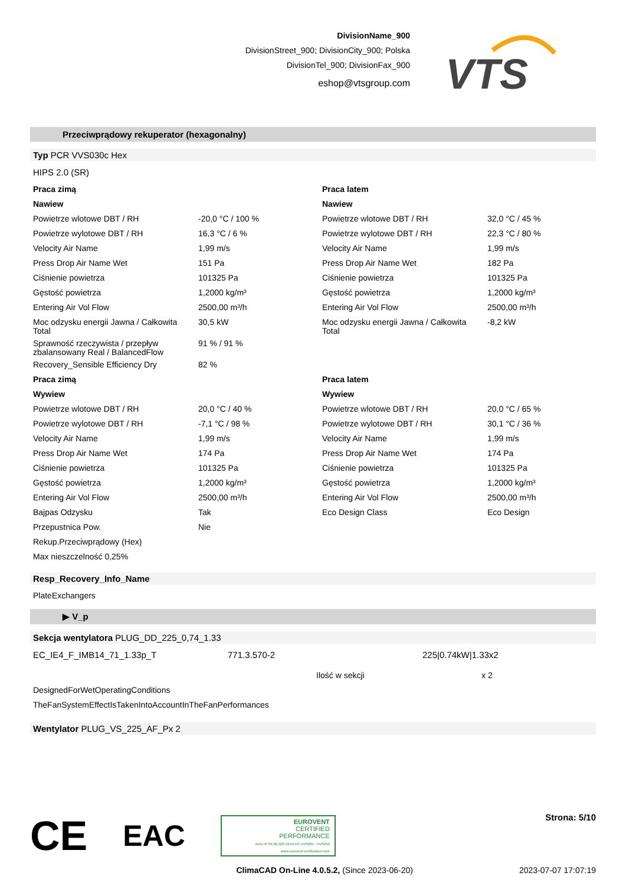DivisionName_900
DivisionStreet_900; DivisionCity_900; Polska
DivisionTel_900; DivisionFax_900
eshop@vtsgroup.com
VTS
Przeciwprądowy rekuperator (hexagonalny)
Typ PCR VVS030c Hex
HIPS 2.0 (SR)
| Praca zimą | | Praca latem | |
| Nawiew | | Nawiew | |
| Powietrze wlotowe DBT / RH | -20,0 °C / 100 % | Powietrze wlotowe DBT / RH | 32,0 °C / 45 % |
| Powietrze wylotowe DBT / RH | 16,3 °C / 6 % | Powietrze wylotowe DBT / RH | 22,3 °C / 80 % |
| Velocity Air Name | 1,99 m/s | Velocity Air Name | 1,99 m/s |
| Press Drop Air Name Wet | 151 Pa | Press Drop Air Name Wet | 182 Pa |
| Ciśnienie powietrza | 101325 Pa | Ciśnienie powietrza | 101325 Pa |
| Gęstość powietrza | 1,2000 kg/m³ | Gęstość powietrza | 1,2000 kg/m³ |
| Entering Air Vol Flow | 2500,00 m³/h | Entering Air Vol Flow | 2500,00 m³/h |
| Moc odzysku energii Jawna / Całkowita Total | 30,5 kW | Moc odzysku energii Jawna / Całkowita Total | -8,2 kW |
| Sprawność rzeczywista / przepływ zbalansowany Real / BalancedFlow | 91 % / 91 % | | |
| Recovery_Sensible Efficiency Dry | 82 % | | |
| Praca zimą | | Praca latem | |
| Wywiew | | Wywiew | |
| Powietrze wlotowe DBT / RH | 20,0 °C / 40 % | Powietrze wlotowe DBT / RH | 20,0 °C / 65 % |
| Powietrze wylotowe DBT / RH | -7,1 °C / 98 % | Powietrze wylotowe DBT / RH | 30,1 °C / 36 % |
| Velocity Air Name | 1,99 m/s | Velocity Air Name | 1,99 m/s |
| Press Drop Air Name Wet | 174 Pa | Press Drop Air Name Wet | 174 Pa |
| Ciśnienie powietrza | 101325 Pa | Ciśnienie powietrza | 101325 Pa |
| Gęstość powietrza | 1,2000 kg/m³ | Gęstość powietrza | 1,2000 kg/m³ |
| Entering Air Vol Flow | 2500,00 m³/h | Entering Air Vol Flow | 2500,00 m³/h |
| Bajpas Odzysku | Tak | Eco Design Class | Eco Design |
| Przepustnica Pow. | Nie | | |
| Rekup.Przeciwprądowy (Hex) | | | |
| Max nieszczelność 0,25% | | | |
Resp_Recovery_Info_Name
PlateExchangers
▶ V_p
Sekcja wentylatora PLUG_DD_225_0,74_1.33
| EC_IE4_F_IMB14_71_1.33p_T | 771.3.570-2 | 225/0.74kW/1.33x2 |
| | Ilość w sekcji | x 2 |
| DesignedForWetOperatingConditions | | |
| TheFanSystemEffectIsTakenIntoAccountInTheFanPerformances | | |
Wentylator PLUG_VS_225_AF_Px 2
CE EAC
EUROVENT
CERTIFIED
PERFORMANCE
AHU Nº 06.06.320 VENTUS VVS005 - VVS650
www.eurovent-certification.com
Strona: 5/10
ClimaCAD On-Line 4.0.5.2, (Since 2023-06-20)
2023-07-07 17:07:19